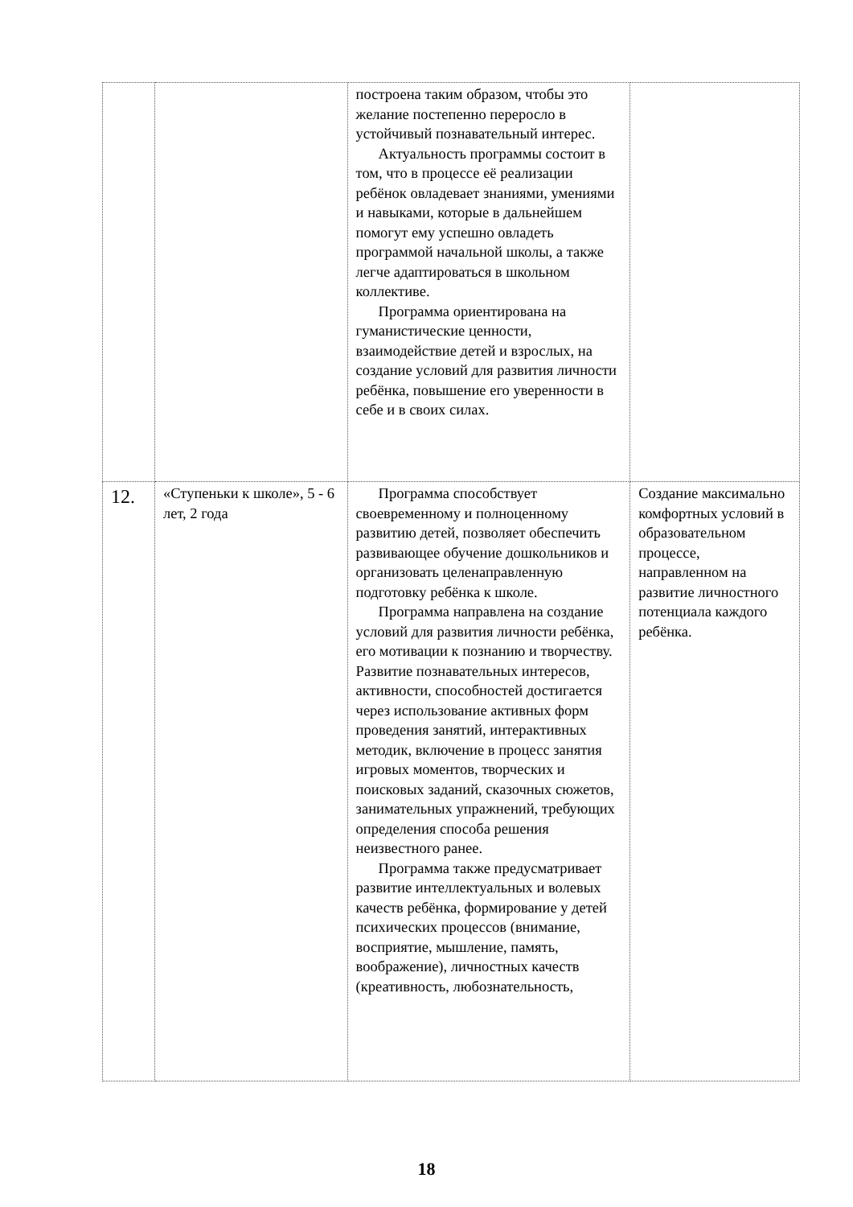| | | построена таким образом, чтобы это желание постепенно переросло в устойчивый познавательный интерес. Актуальность программы состоит в том, что в процессе её реализации ребёнок овладевает знаниями, умениями и навыками, которые в дальнейшем помогут ему успешно овладеть программой начальной школы, а также легче адаптироваться в школьном коллективе. Программа ориентирована на гуманистические ценности, взаимодействие детей и взрослых, на создание условий для развития личности ребёнка, повышение его уверенности в себе и в своих силах. | |
| 12. | «Ступеньки к школе», 5 - 6 лет, 2 года | Программа способствует своевременному и полноценному развитию детей, позволяет обеспечить развивающее обучение дошкольников и организовать целенаправленную подготовку ребёнка к школе. Программа направлена на создание условий для развития личности ребёнка, его мотивации к познанию и творчеству. Развитие познавательных интересов, активности, способностей достигается через использование активных форм проведения занятий, интерактивных методик, включение в процесс занятия игровых моментов, творческих и поисковых заданий, сказочных сюжетов, занимательных упражнений, требующих определения способа решения неизвестного ранее. Программа также предусматривает развитие интеллектуальных и волевых качеств ребёнка, формирование у детей психических процессов (внимание, восприятие, мышление, память, воображение), личностных качеств (креативность, любознательность, | Создание максимально комфортных условий в образовательном процессе, направленном на развитие личностного потенциала каждого ребёнка. |
18